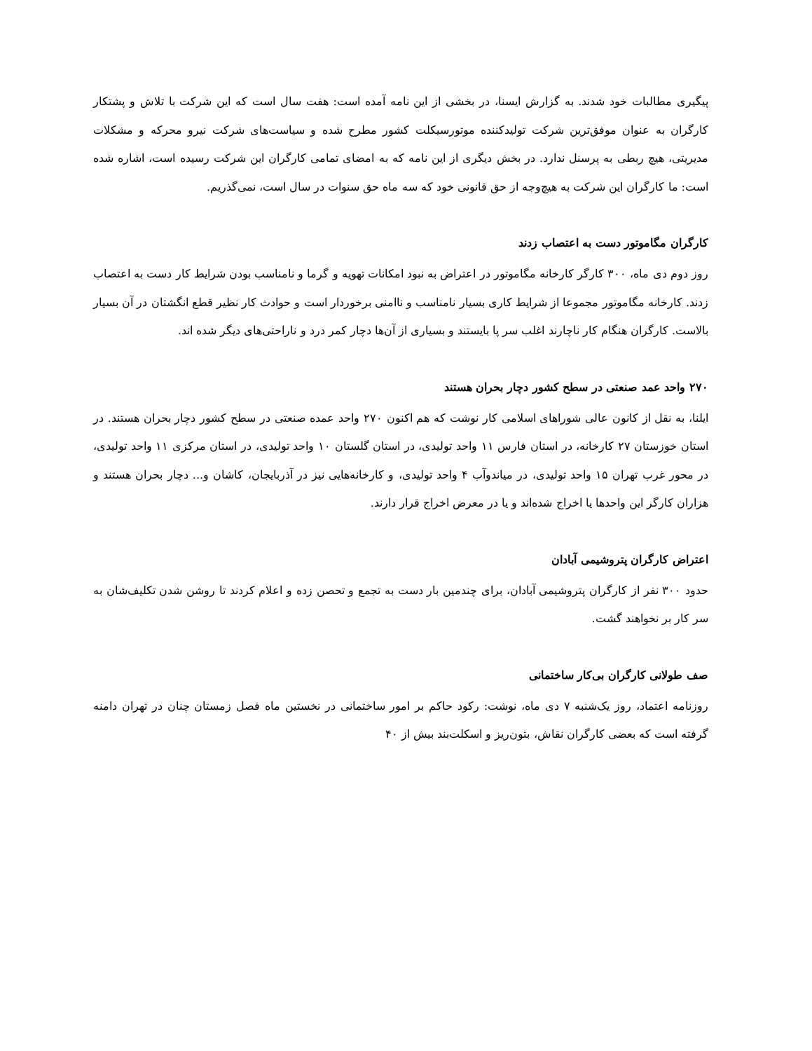پیگیری مطالبات خود شدند. به گزارش ایسنا، در بخشی از این نامه آمده است: هفت سال است که این شرکت با تلاش و پشتکار کارگران به عنوان موفق‌ترین شرکت تولیدکننده موتورسیکلت کشور مطرح شده و سیاست‌های شرکت نیرو محرکه و مشکلات مدیریتی، هیچ ربطی به پرسنل ندارد. در بخش دیگری از این نامه که به امضای تمامی کارگران این شرکت رسیده است، اشاره شده است: ما کارگران این شرکت به هیچ‌وجه از حق قانونی خود که سه ماه حق سنوات در سال است، نمی‌گذریم.
کارگران مگاموتور دست به اعتصاب زدند
روز دوم دی ماه، ۳۰۰ کارگر کارخانه مگاموتور در اعتراض به نبود امکانات تهویه و گرما و نامناسب بودن شرایط کار دست به اعتصاب زدند. کارخانه مگاموتور مجموعا از شرایط کاری بسیار نامناسب و ناامنی برخوردار است و حوادث کار نظیر قطع انگشتان در آن بسیار بالاست. کارگران هنگام کار ناچارند اغلب سر پا بایستند و بسیاری از آن‌ها دچار کمر درد و ناراحتی‌های دیگر شده اند.
۲۷۰ واحد عمد صنعتی در سطح کشور دچار بحران هستند
ایلنا، به نقل از کانون عالی شوراهای اسلامی کار نوشت که هم اکنون ۲۷۰ واحد عمده صنعتی در سطح کشور دچار بحران هستند. در استان خوزستان ۲۷ کارخانه، در استان فارس ۱۱ واحد تولیدی، در استان گلستان ۱۰ واحد تولیدی، در استان مرکزی ۱۱ واحد تولیدی، در محور غرب تهران ۱۵ واحد تولیدی، در میاندوآب ۴ واحد تولیدی، و کارخانه‌هایی نیز در آذربایجان، کاشان و... دچار بحران هستند و هزاران کارگر این واحدها یا اخراج شده‌اند و یا در معرض اخراج قرار دارند.
اعتراض کارگران پتروشیمی آبادان
حدود ۳۰۰ نفر از کارگران پتروشیمی آبادان، برای چندمین بار دست به تجمع و تحصن زده و اعلام کردند تا روشن شدن تکلیف‌شان به سر کار بر نخواهند گشت.
صف طولانی کارگران بی‌کار ساختمانی
روزنامه اعتماد، روز یک‌شنبه ۷ دی ماه، نوشت: رکود حاکم بر امور ساختمانی در نخستین ماه فصل زمستان چنان در تهران دامنه گرفته است که بعضی کارگران نقاش، بتون‌ریز و اسکلت‌بند بیش از ۴۰